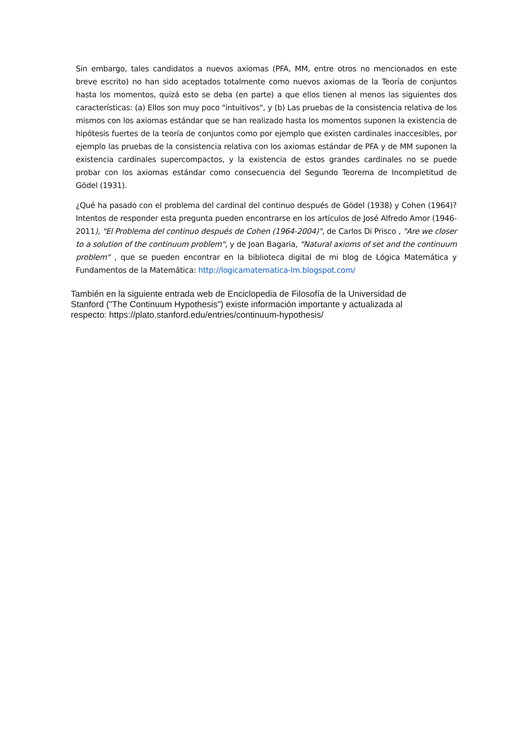Sin embargo, tales candidatos a nuevos axiomas (PFA, MM, entre otros no mencionados en este breve escrito) no han sido aceptados totalmente como nuevos axiomas de la Teoría de conjuntos hasta los momentos, quizá esto se deba (en parte) a que ellos tienen al menos las siguientes dos características: (a) Ellos son muy poco "intuitivos", y (b) Las pruebas de la consistencia relativa de los mismos con los axiomas estándar que se han realizado hasta los momentos suponen la existencia de hipótesis fuertes de la teoría de conjuntos como por ejemplo que existen cardinales inaccesibles, por ejemplo las pruebas de la consistencia relativa con los axiomas estándar de PFA y de MM suponen la existencia cardinales supercompactos, y la existencia de estos grandes cardinales no se puede probar con los axiomas estándar como consecuencia del Segundo Teorema de Incompletitud de Gödel (1931).
¿Qué ha pasado con el problema del cardinal del continuo después de Gödel (1938) y Cohen (1964)? Intentos de responder esta pregunta pueden encontrarse en los artículos de José Alfredo Amor (1946-2011), "El Problema del continuo después de Cohen (1964-2004)", de Carlos Di Prisco , "Are we closer to a solution of the continuum problem", y de Joan Bagaria, "Natural axioms of set and the continuum problem" , que se pueden encontrar en la biblioteca digital de mi blog de Lógica Matemática y Fundamentos de la Matemática: http://logicamatematica-lm.blogspot.com/
También en la siguiente entrada web de Enciclopedia de Filosofía de la Universidad de Stanford ("The Continuum Hypothesis") existe información importante y actualizada al respecto: https://plato.stanford.edu/entries/continuum-hypothesis/